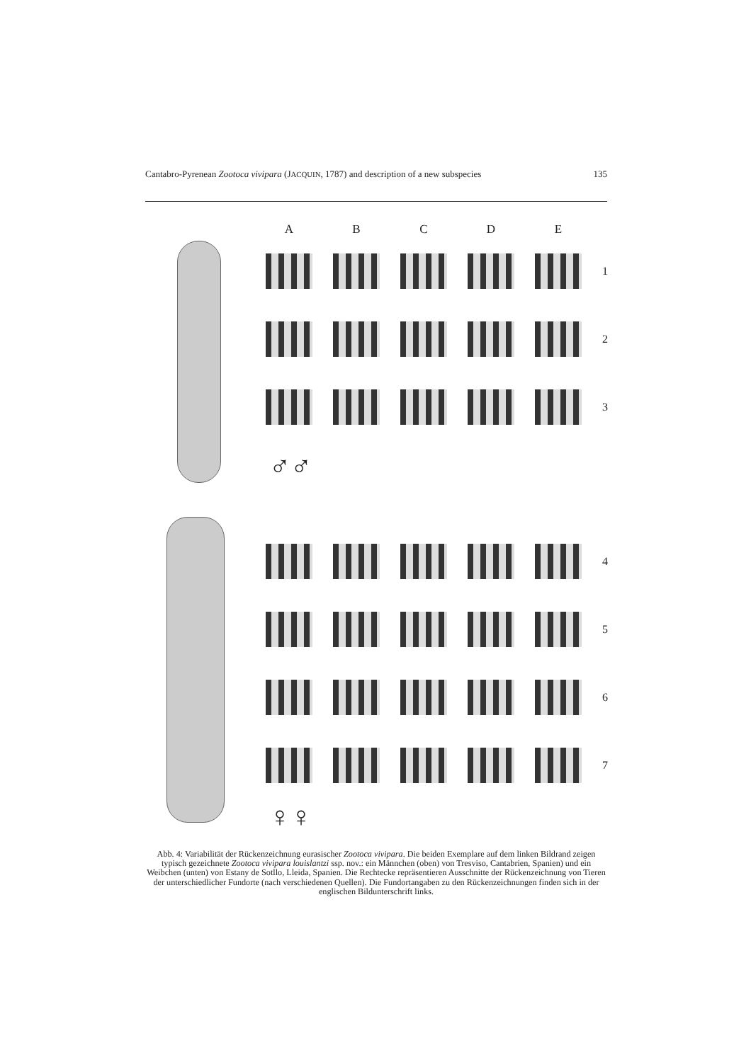Cantabro-Pyrenean Zootoca vivipara (JACQUIN, 1787) and description of a new subspecies 135
A
B
C
D
E
1
2
3
♂♂
4
5
6
7
♀♀
Abb. 4: Variabilität der Rückenzeichnung eurasischer Zootoca vivipara. Die beiden Exemplare auf dem linken Bildrand zeigen typisch gezeichnete Zootoca vivipara louislantzi ssp. nov.: ein Männchen (oben) von Tresviso, Cantabrien, Spanien) und ein Weibchen (unten) von Estany de Sotllo, Lleida, Spanien. Die Rechtecke repräsentieren Ausschnitte der Rückenzeichnung von Tieren der unterschiedlicher Fundorte (nach verschiedenen Quellen). Die Fundortangaben zu den Rückenzeichnungen finden sich in der englischen Bildunterschrift links.